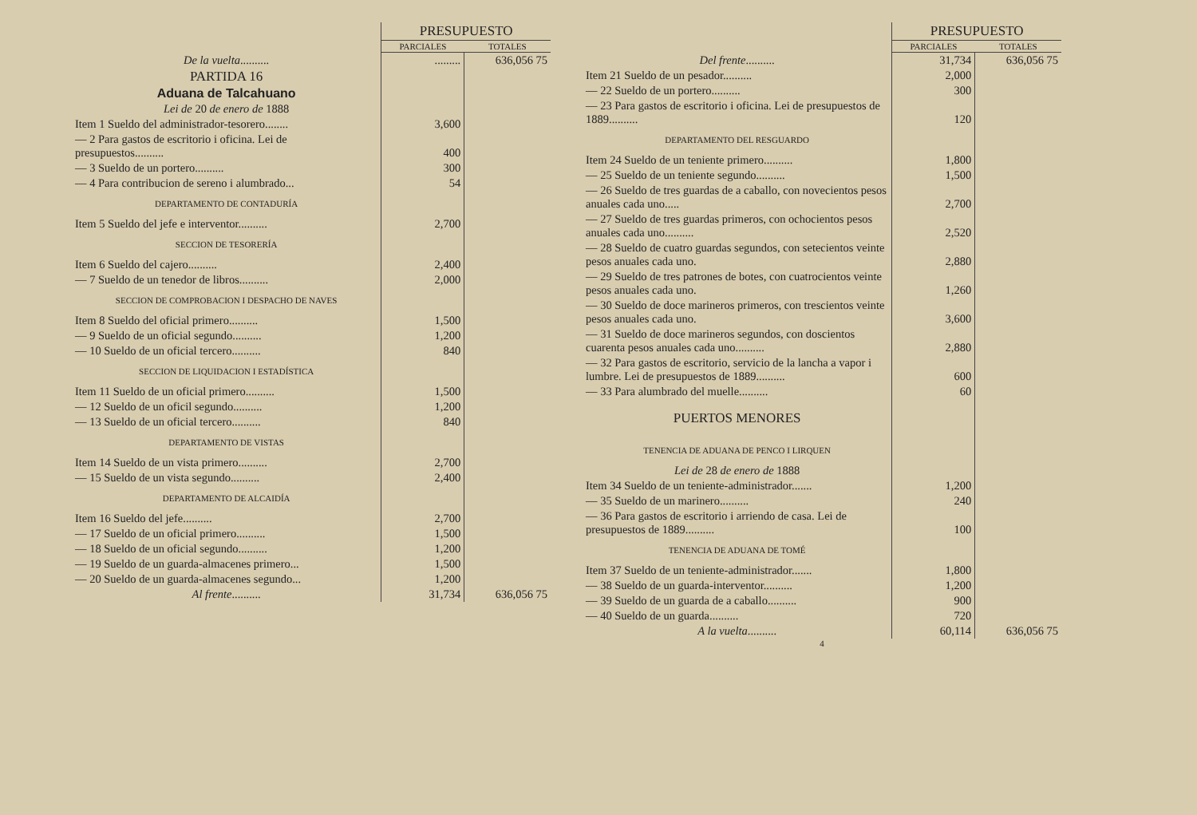| | PRESUPUESTO | |
| | PARCIALES | TOTALES |
| De la vuelta .......... | ......... | 636,056 75 |
| PARTIDA 16 | | |
| Aduana de Talcahuano | | |
| Lei de 20 de enero de 1888 | | |
| Item 1 Sueldo del administrador-tesorero........ | 3,600 | |
| — 2 Para gastos de escritorio i oficina. Lei de presupuestos.......... | 400 | |
| — 3 Sueldo de un portero.......... | 300 | |
| — 4 Para contribucion de sereno i alumbrado... | 54 | |
| DEPARTAMENTO DE CONTADURÍA | | |
| Item 5 Sueldo del jefe e interventor.......... | 2,700 | |
| SECCION DE TESORERÍA | | |
| Item 6 Sueldo del cajero.......... | 2,400 | |
| — 7 Sueldo de un tenedor de libros.......... | 2,000 | |
| SECCION DE COMPROBACION I DESPACHO DE NAVES | | |
| Item 8 Sueldo del oficial primero.......... | 1,500 | |
| — 9 Sueldo de un oficial segundo.......... | 1,200 | |
| — 10 Sueldo de un oficial tercero.......... | 840 | |
| SECCION DE LIQUIDACION I ESTADÍSTICA | | |
| Item 11 Sueldo de un oficial primero.......... | 1,500 | |
| — 12 Sueldo de un oficil segundo.......... | 1,200 | |
| — 13 Sueldo de un oficial tercero.......... | 840 | |
| DEPARTAMENTO DE VISTAS | | |
| Item 14 Sueldo de un vista primero.......... | 2,700 | |
| — 15 Sueldo de un vista segundo.......... | 2,400 | |
| DEPARTAMENTO DE ALCAIDÍA | | |
| Item 16 Sueldo del jefe.......... | 2,700 | |
| — 17 Sueldo de un oficial primero.......... | 1,500 | |
| — 18 Sueldo de un oficial segundo.......... | 1,200 | |
| — 19 Sueldo de un guarda-almacenes primero... | 1,500 | |
| — 20 Sueldo de un guarda-almacenes segundo... | 1,200 | |
| Al frente .......... | 31,734 | 636,056 75 |
| | PRESUPUESTO | |
| | PARCIALES | TOTALES |
| Del frente .......... | 31,734 | 636,056 75 |
| Item 21 Sueldo de un pesador.......... | 2,000 | |
| — 22 Sueldo de un portero.......... | 300 | |
| — 23 Para gastos de escritorio i oficina. Lei de presupuestos de 1889.......... | 120 | |
| DEPARTAMENTO DEL RESGUARDO | | |
| Item 24 Sueldo de un teniente primero.......... | 1,800 | |
| — 25 Sueldo de un teniente segundo.......... | 1,500 | |
| — 26 Sueldo de tres guardas de a caballo, con novecientos pesos anuales cada uno..... | 2,700 | |
| — 27 Sueldo de tres guardas primeros, con ochocientos pesos anuales cada uno.......... | 2,520 | |
| — 28 Sueldo de cuatro guardas segundos, con setecientos veinte pesos anuales cada uno. | 2,880 | |
| — 29 Sueldo de tres patrones de botes, con cuatrocientos veinte pesos anuales cada uno. | 1,260 | |
| — 30 Sueldo de doce marineros primeros, con trescientos veinte pesos anuales cada uno. | 3,600 | |
| — 31 Sueldo de doce marineros segundos, con doscientos cuarenta pesos anuales cada uno.......... | 2,880 | |
| — 32 Para gastos de escritorio, servicio de la lancha a vapor i lumbre. Lei de presupuestos de 1889.......... | 600 | |
| — 33 Para alumbrado del muelle.......... | 60 | |
| PUERTOS MENORES | | |
| TENENCIA DE ADUANA DE PENCO I LIRQUEN | | |
| Lei de 28 de enero de 1888 | | |
| Item 34 Sueldo de un teniente-administrador....... | 1,200 | |
| — 35 Sueldo de un marinero.......... | 240 | |
| — 36 Para gastos de escritorio i arriendo de casa. Lei de presupuestos de 1889.......... | 100 | |
| TENENCIA DE ADUANA DE TOMÉ | | |
| Item 37 Sueldo de un teniente-administrador....... | 1,800 | |
| — 38 Sueldo de un guarda-interventor.......... | 1,200 | |
| — 39 Sueldo de un guarda de a caballo.......... | 900 | |
| — 40 Sueldo de un guarda.......... | 720 | |
| A la vuelta .......... | 60,114 | 636,056 75 |
4